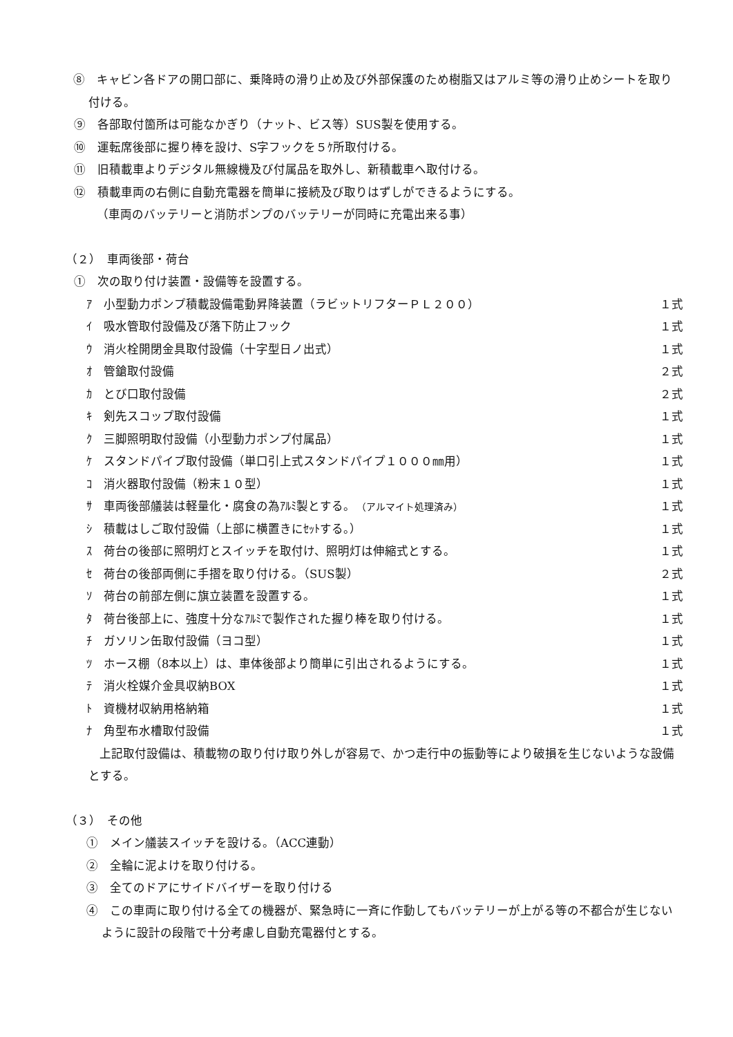⑧　キャビン各ドアの開口部に、乗降時の滑り止め及び外部保護のため樹脂又はアルミ等の滑り止めシートを取り付ける。
⑨　各部取付箇所は可能なかぎり（ナット、ビス等）SUS製を使用する。
⑩　運転席後部に握り棒を設け、S字フックを５ｹ所取付ける。
⑪　旧積載車よりデジタル無線機及び付属品を取外し、新積載車へ取付ける。
⑫　積載車両の右側に自動充電器を簡単に接続及び取りはずしができるようにする。
（車両のバッテリーと消防ポンプのバッテリーが同時に充電出来る事）
（２）　車両後部・荷台
①　次の取り付け装置・設備等を設置する。
ｱ　小型動力ポンプ積載設備電動昇降装置（ラビットリフターＰＬ２００） １式
ｲ　吸水管取付設備及び落下防止フック １式
ｳ　消火栓開閉金具取付設備（十字型日ノ出式） １式
ｵ　管鎗取付設備 ２式
ｶ　とび口取付設備 ２式
ｷ　剣先スコップ取付設備 １式
ｸ　三脚照明取付設備（小型動力ポンプ付属品） １式
ｹ　スタンドパイプ取付設備（単口引上式スタンドパイプ１０００㎜用） １式
ｺ　消火器取付設備（粉末１０型） １式
ｻ　車両後部艤装は軽量化・腐食の為ｱﾙﾐ製とする。　（アルマイト処理済み） １式
ｼ　積載はしご取付設備（上部に横置きにｾｯﾄする。） １式
ｽ　荷台の後部に照明灯とスイッチを取付け、照明灯は伸縮式とする。 １式
ｾ　荷台の後部両側に手摺を取り付ける。（SUS製） ２式
ｿ　荷台の前部左側に旗立装置を設置する。 １式
ﾀ　荷台後部上に、強度十分なｱﾙﾐで製作された握り棒を取り付ける。 １式
ﾁ　ガソリン缶取付設備（ヨコ型） １式
ﾂ　ホース棚（8本以上）は、車体後部より簡単に引出されるようにする。 １式
ﾃ　消火栓媒介金具収納BOX １式
ﾄ　資機材収納用格納箱 １式
ﾅ　角型布水槽取付設備 １式
上記取付設備は、積載物の取り付け取り外しが容易で、かつ走行中の振動等により破損を生じないような設備とする。
（３）　その他
①　メイン艤装スイッチを設ける。（ACC連動）
②　全輪に泥よけを取り付ける。
③　全てのドアにサイドバイザーを取り付ける
④　この車両に取り付ける全ての機器が、緊急時に一斉に作動してもバッテリーが上がる等の不都合が生じないように設計の段階で十分考慮し自動充電器付とする。